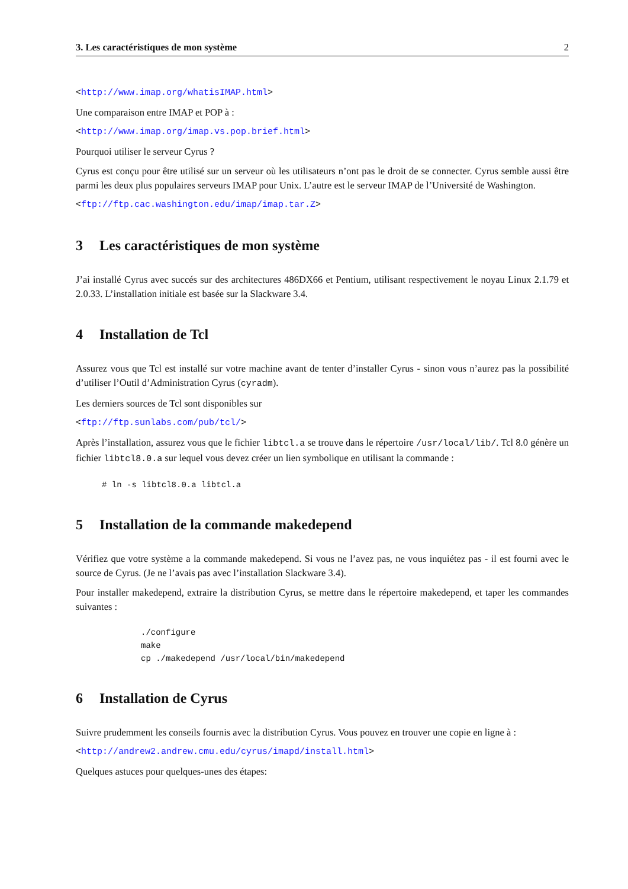3. Les caractéristiques de mon système 2
<http://www.imap.org/whatisIMAP.html>
Une comparaison entre IMAP et POP à :
<http://www.imap.org/imap.vs.pop.brief.html>
Pourquoi utiliser le serveur Cyrus ?
Cyrus est conçu pour être utilisé sur un serveur où les utilisateurs n’ont pas le droit de se connecter. Cyrus semble aussi être parmi les deux plus populaires serveurs IMAP pour Unix. L’autre est le serveur IMAP de l’Université de Washington.
<ftp://ftp.cac.washington.edu/imap/imap.tar.Z>
3 Les caractéristiques de mon système
J’ai installé Cyrus avec succés sur des architectures 486DX66 et Pentium, utilisant respectivement le noyau Linux 2.1.79 et 2.0.33. L’installation initiale est basée sur la Slackware 3.4.
4 Installation de Tcl
Assurez vous que Tcl est installé sur votre machine avant de tenter d’installer Cyrus - sinon vous n’aurez pas la possibilité d’utiliser l’Outil d’Administration Cyrus (cyradm).
Les derniers sources de Tcl sont disponibles sur
<ftp://ftp.sunlabs.com/pub/tcl/>
Après l’installation, assurez vous que le fichier libtcl.a se trouve dans le répertoire /usr/local/lib/. Tcl 8.0 génère un fichier libtcl8.0.a sur lequel vous devez créer un lien symbolique en utilisant la commande :
# ln -s libtcl8.0.a libtcl.a
5 Installation de la commande makedepend
Vérifiez que votre système a la commande makedepend. Si vous ne l’avez pas, ne vous inquiétez pas - il est fourni avec le source de Cyrus. (Je ne l’avais pas avec l’installation Slackware 3.4).
Pour installer makedepend, extraire la distribution Cyrus, se mettre dans le répertoire makedepend, et taper les commandes suivantes :
./configure
make
cp ./makedepend /usr/local/bin/makedepend
6 Installation de Cyrus
Suivre prudemment les conseils fournis avec la distribution Cyrus. Vous pouvez en trouver une copie en ligne à :
<http://andrew2.andrew.cmu.edu/cyrus/imapd/install.html>
Quelques astuces pour quelques-unes des étapes: